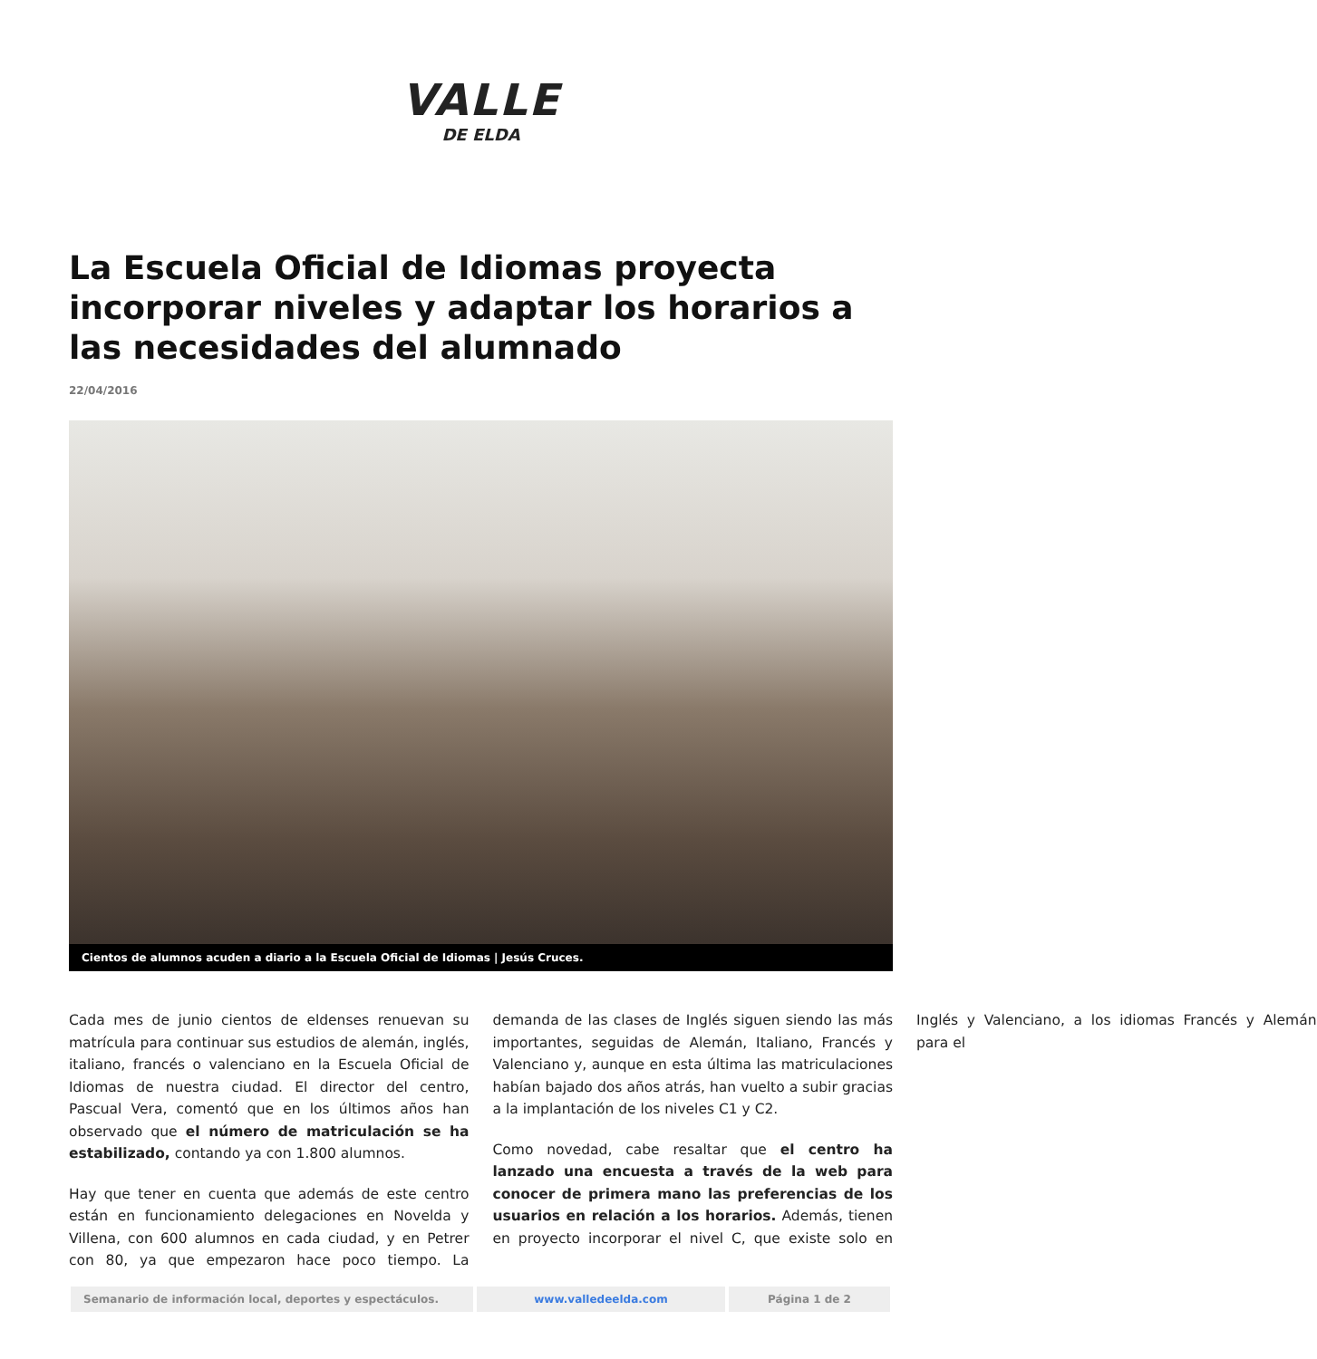VALLE
DE ELDA
La Escuela Oficial de Idiomas proyecta incorporar niveles y adaptar los horarios a las necesidades del alumnado
22/04/2016
Cientos de alumnos acuden a diario a la Escuela Oficial de Idiomas | Jesús Cruces.
Cada mes de junio cientos de eldenses renuevan su matrícula para continuar sus estudios de alemán, inglés, italiano, francés o valenciano en la Escuela Oficial de Idiomas de nuestra ciudad. El director del centro, Pascual Vera, comentó que en los últimos años han observado que el número de matriculación se ha estabilizado, contando ya con 1.800 alumnos.
Hay que tener en cuenta que además de este centro están en funcionamiento delegaciones en Novelda y Villena, con 600 alumnos en cada ciudad, y en Petrer con 80, ya que empezaron hace poco tiempo. La demanda de las clases de Inglés siguen siendo las más importantes, seguidas de Alemán, Italiano, Francés y Valenciano y, aunque en esta última las matriculaciones habían bajado dos años atrás, han vuelto a subir gracias a la implantación de los niveles C1 y C2.
Como novedad, cabe resaltar que el centro ha lanzado una encuesta a través de la web para conocer de primera mano las preferencias de los usuarios en relación a los horarios. Además, tienen en proyecto incorporar el nivel C, que existe solo en Inglés y Valenciano, a los idiomas Francés y Alemán para el
Semanario de información local, deportes y espectáculos. www.valledeelda.com Página 1 de 2